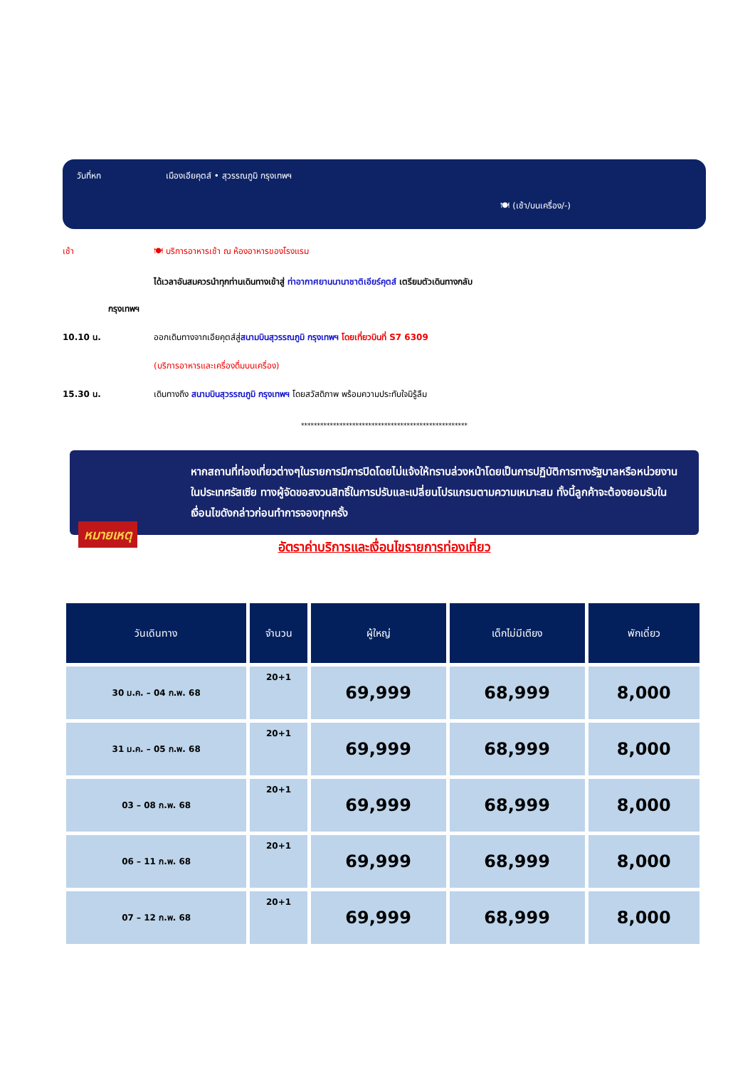วันที่หก เมืองเอียคุตส์ • สุวรรณภูมิ กรุงเทพฯ
🍽 (เช้า/บนเครื่อง/-)
เช้า 🍽 บริการอาหารเช้า ณ ห้องอาหารของโรงแรม
ได้เวลาอันสมควรนำทุกท่านเดินทางเข้าสู่ ท่าอากาศยานนานาชาติเอียร์คุตส์ เตรียมตัวเดินทางกลับ
กรุงเทพฯ
10.10 น. ออกเดินทางจากเอียคุตส์สู่สนามบินสุวรรณภูมิ กรุงเทพฯ โดยเที่ยวบินที่ S7 6309
(บริการอาหารและเครื่องดื่มบนเครื่อง)
15.30 น. เดินทางถึง สนามบินสุวรรณภูมิ กรุงเทพฯ โดยสวัสดิภาพ พร้อมความประทับใจมิรู้ลืม
****************************************************
หมายเหตุ
หากสถานที่ท่องเที่ยวต่างๆในรายการมีการปิดโดยไม่แจ้งให้ทราบล่วงหน้าโดยเป็นการปฏิบัติการทางรัฐบาลหรือหน่วยงานในประเทศรัสเซีย ทางผู้จัดขอสงวนสิทธิ์ในการปรับและเปลี่ยนโปรแกรมตามความเหมาะสม ทั้งนี้ลูกค้าจะต้องยอมรับในเงื่อนไขดังกล่าวก่อนทำการจองทุกครั้ง
อัตราค่าบริการและเงื่อนไขรายการท่องเที่ยว
| วันเดินทาง | จำนวน | ผู้ใหญ่ | เด็กไม่มีเตียง | พักเดี่ยว |
| --- | --- | --- | --- | --- |
| 30 ม.ค. – 04 ก.พ. 68 | 20+1 | 69,999 | 68,999 | 8,000 |
| 31 ม.ค. – 05 ก.พ. 68 | 20+1 | 69,999 | 68,999 | 8,000 |
| 03 – 08 ก.พ. 68 | 20+1 | 69,999 | 68,999 | 8,000 |
| 06 – 11 ก.พ. 68 | 20+1 | 69,999 | 68,999 | 8,000 |
| 07 – 12 ก.พ. 68 | 20+1 | 69,999 | 68,999 | 8,000 |